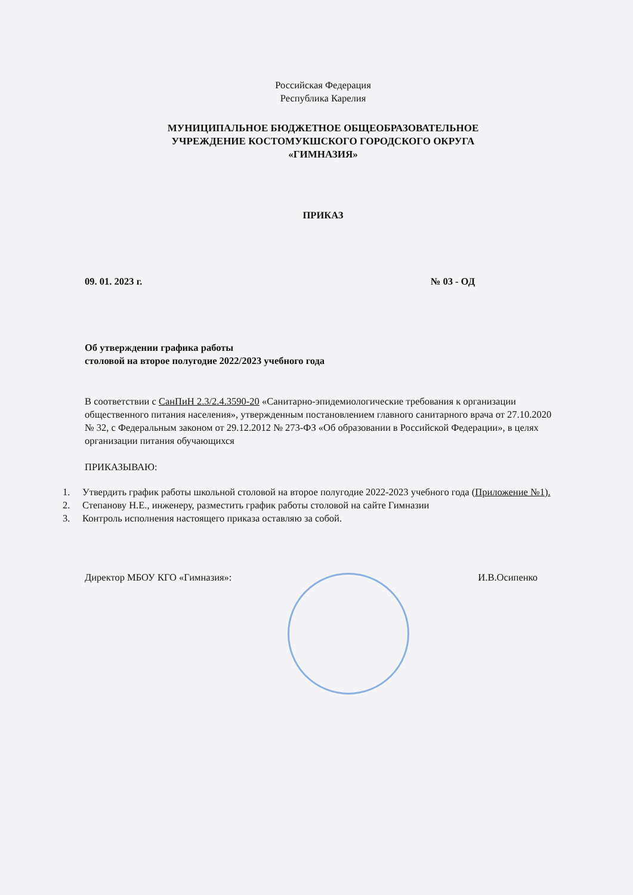Российская Федерация
Республика Карелия
МУНИЦИПАЛЬНОЕ БЮДЖЕТНОЕ ОБЩЕОБРАЗОВАТЕЛЬНОЕ
УЧРЕЖДЕНИЕ КОСТОМУКШСКОГО ГОРОДСКОГО ОКРУГА
«ГИМНАЗИЯ»
ПРИКАЗ
09. 01. 2023 г. № 03 - ОД
Об утверждении графика работы
столовой на второе полугодие 2022/2023 учебного года
В соответствии с СанПиН 2.3/2.4.3590-20 «Санитарно-эпидемиологические требования к организации общественного питания населения», утвержденным постановлением главного санитарного врача от 27.10.2020 № 32, с Федеральным законом от 29.12.2012 № 273-ФЗ «Об образовании в Российской Федерации», в целях организации питания обучающихся
ПРИКАЗЫВАЮ:
1. Утвердить график работы школьной столовой на второе полугодие 2022-2023 учебного года (Приложение №1).
2. Степанову Н.Е., инженеру, разместить график работы столовой на сайте Гимназии
3. Контроль исполнения настоящего приказа оставляю за собой.
Директор МБОУ КГО «Гимназия»: И.В.Осипенко